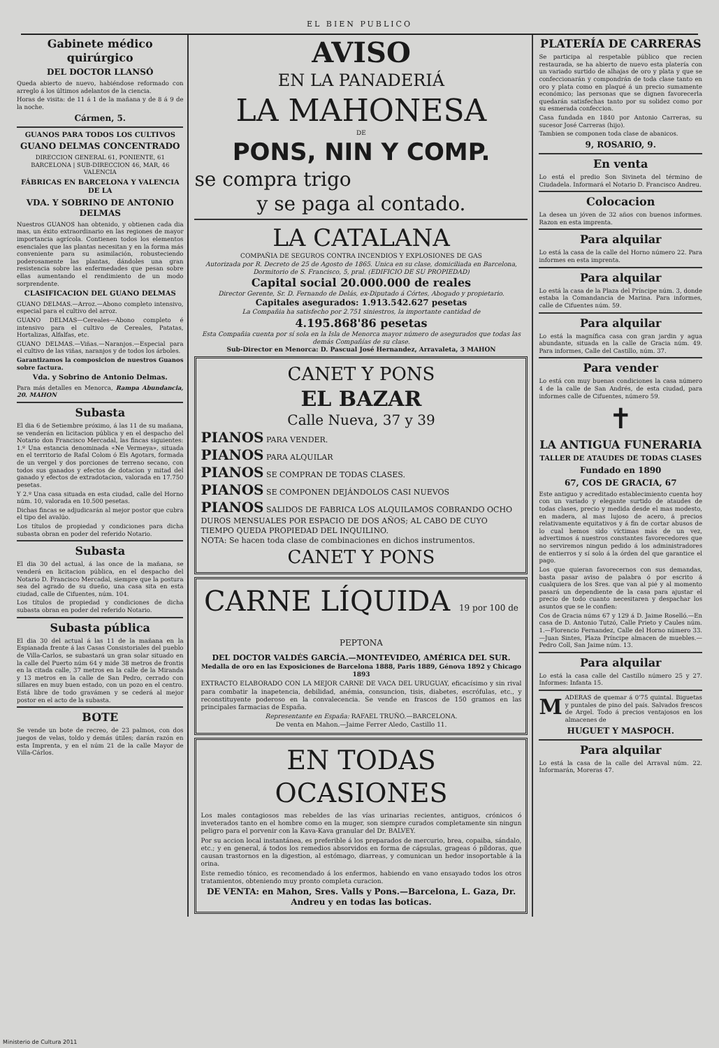EL BIEN PUBLICO
Gabinete médico quirúrgico
DEL DOCTOR LLANSÓ
Queda abierto de nuevo, habiéndose reformado con arreglo á los últimos adelantos de la ciencia.
Horas de visita: de 11 á 1 de la mañana y de 8 á 9 de la noche.
Cármen, 5.
GUANOS PARA TODOS LOS CULTIVOS
GUANO DELMAS CONCENTRADO
DIRECCION GENERAL 61, PONIENTE, 61 BARCELONA | SUB-DIRECCION 46, MAR, 46 VALENCIA
FÁBRICAS EN BARCELONA Y VALENCIA DE LA
VDA. Y SOBRINO DE ANTONIO DELMAS
Nuestros GUANOS han obtenido, y obtienen cada dia mas, un éxito extraordinario en las regiones de mayor importancia agrícola. Contienen todos los elementos esenciales que las plantas necesitan y en la forma más conveniente para su asimilación, robusteciendo poderosamente las plantas, dándoles una gran resistencia sobre las enfermedades que pesan sobre ellas aumentando el rendimiento de un modo sorprendente.
CLASIFICACION DEL GUANO DELMAS
GUANO DELMAS.—Arroz.—Abono completo intensivo, especial para el cultivo del arroz.
GUANO DELMAS—Cereales—Abono completo é intensivo para el cultivo de Cereales, Patatas, Hortalizas, Alfalfas, etc.
GUANO DELMAS.—Viñas.—Naranjos.—Especial para el cultivo de las viñas, naranjos y de todos los árboles.
Garantizamos la composicion de nuestros Guanos sobre factura.
Vda. y Sobrino de Antonio Delmas.
Para más detalles en Menorca, Rampa Abundancia, 20. MAHON
Subasta
El dia 6 de Setiembre próximo, á las 11 de su mañana, se venderán en licitacion pública y en el despacho del Notario don Francisco Mercadal, las fincas siguientes: 1.º Una estancia denominada «Ne Vermeya», situada en el territorio de Rafal Colom ó Els Agotars, formada de un vergel y dos porciones de terreno secano, con todos sus ganados y efectos de dotacion y mitad del ganado y efectos de extradotacion, valorada en 17.750 pesetas.
Y 2.º Una casa situada en esta ciudad, calle del Horno núm. 10, valorada en 10.500 pesetas.
Dichas fincas se adjudicarán al mejor postor que cubra el tipo del avalúo.
Los títulos de propiedad y condiciones para dicha subasta obran en poder del referido Notario.
Subasta
El dia 30 del actual, á las once de la mañana, se venderá en licitacion pública, en el despacho del Notario D. Francisco Mercadal, siempre que la postura sea del agrado de su dueño, una casa sita en esta ciudad, calle de Cifuentes, núm. 104.
Los títulos de propiedad y condiciones de dicha subasta obran en poder del referido Notario.
Subasta pública
El dia 30 del actual á las 11 de la mañana en la Espianada frente á las Casas Consistoriales del pueblo de Villa-Carlos, se subastará un gran solar situado en la calle del Puerto núm 64 y mide 38 metros de frontis en la citada calle, 37 metros en la calle de la Miranda y 13 metros en la calle de San Pedro, cerrado con sillares en muy buen estado, con un pozo en el centro. Está libre de todo gravámen y se cederá al mejor postor en el acto de la subasta.
BOTE
Se vende un bote de recreo, de 23 palmos, con dos juegos de velas, toldo y demás útiles; darán razón en esta Imprenta, y en el núm 21 de la calle Mayor de Villa-Cárlos.
AVISO
EN LA PANADERIÁ
LA MAHONESA
DE
PONS, NIN Y COMP.
se compra trigo
y se paga al contado.
LA CATALANA
COMPAÑIA DE SEGUROS CONTRA INCENDIOS Y EXPLOSIONES DE GAS
Autorizada por R. Decreto de 25 de Agosto de 1865. Unica en su clase, domiciliada en Barcelona, Dormitorio de S. Francisco, 5, pral. (EDIFICIO DE SU PROPIEDAD)
Capital social 20.000.000 de reales
Director Gerente, Sr. D. Fernando de Delás, ex-Diputado á Córtes, Abogado y propietario.
Capitales asegurados: 1.913.542.627 pesetas
La Compañia ha satisfecho por 2.751 siniestros, la importante cantidad de
4.195.868'86 pesetas
Esta Compañia cuenta por sí sola en la Isla de Menorca mayor número de asegurados que todas las demás Compañías de su clase.
Sub-Director en Menorca: D. Pascual José Hernandez, Arravaleta, 3 MAHON
CANET Y PONS
EL BAZAR
Calle Nueva, 37 y 39
PIANOS PARA VENDER.
PIANOS PARA ALQUILAR
PIANOS SE COMPRAN DE TODAS CLASES.
PIANOS SE COMPONEN DEJÁNDOLOS CASI NUEVOS
PIANOS SALIDOS DE FABRICA LOS ALQUILAMOS COBRANDO OCHO DUROS MENSUALES POR ESPACIO DE DOS AÑOS; AL CABO DE CUYO TIEMPO QUEDA PROPIEDAD DEL INQUILINO.
NOTA: Se hacen toda clase de combinaciones en dichos instrumentos.
CANET Y PONS
CARNE LÍQUIDA 19 por 100 de PEPTONA
DEL DOCTOR VALDÉS GARCÍA.—MONTEVIDEO, AMÉRICA DEL SUR.
Medalla de oro en las Exposiciones de Barcelona 1888, Paris 1889, Génova 1892 y Chicago 1893
EXTRACTO ELABORADO CON LA MEJOR CARNE DE VACA DEL URUGUAY, eficacísimo y sin rival para combatir la inapetencia, debilidad, anémia, consuncion, tisis, diabetes, escrófulas, etc., y reconstituyente poderoso en la convalecencia. Se vende en frascos de 150 gramos en las principales farmacias de España.
Representante en España: RAFAEL TRUÑÓ.—BARCELONA.
De venta en Mahon.—Jaime Ferrer Aledo, Castillo 11.
EN TODAS OCASIONES
Los males contagiosos mas rebeldes de las vías urinarias recientes, antiguos, crónicos ó inveterados tanto en el hombre como en la muger, son siempre curados completamente sin ningun peligro para el porvenir con la Kava-Kava granular del Dr. BALVEY.
Por su accion local instantánea, es preferible á los preparados de mercurio, brea, copaiba, sándalo, etc.; y en general, á todos los remedios absorvidos en forma de cápsulas, grageas ó píldoras, que causan trastornos en la digestion, al estómago, diarreas, y comunican un hedor insoportable á la orina.
Este remedio tónico, es recomendado á los enfermos, habiendo en vano ensayado todos los otros tratamientos, obteniendo muy pronto completa curacion.
DE VENTA: en Mahon, Sres. Valls y Pons.—Barcelona, L. Gaza, Dr. Andreu y en todas las boticas.
PLATERÍA DE CARRERAS
Se participa al respetable público que recien restaurada, se ha abierto de nuevo esta platería con un variado surtido de alhajas de oro y plata y que se confeccionarán y compondrán de toda clase tanto en oro y plata como en plaqué á un precio sumamente económico; las personas que se dignen favorecerla quedarán satisfechas tanto por su solidez como por su esmerada confeccion.
Casa fundada en 1840 por Antonio Carreras, su sucesor José Carreras (hijo).
Tambien se componen toda clase de abanicos.
9, ROSARIO, 9.
En venta
Lo está el predio Son Sivineta del término de Ciudadela. Informará el Notario D. Francisco Andreu.
Colocacion
La desea un jóven de 32 años con buenos informes. Razon en esta imprenta.
Para alquilar
Lo está la casa de la calle del Horno número 22. Para informes en esta imprenta.
Para alquilar
Lo está la casa de la Plaza del Príncipe núm. 3, donde estaba la Comandancia de Marina. Para informes, calle de Cifuentes núm. 59.
Para alquilar
Lo está la magnífica casa con gran jardin y agua abundante, situada en la calle de Gracia núm. 49. Para informes, Calle del Castillo, núm. 37.
Para vender
Lo está con muy buenas condiciones la casa número 4 de la calle de San Andrés, de esta ciudad, para informes calle de Cifuentes, número 59.
✝
LA ANTIGUA FUNERARIA
TALLER DE ATAUDES DE TODAS CLASES
Fundado en 1890
67, COS DE GRACIA, 67
Este antiguo y acreditado establecimiento cuenta hoy con un variado y elegante surtido de ataudes de todas clases, precio y medida desde el mas modesto, en madera, al mas lujoso de acero, á precios relativamente equitativos y á fin de cortar abusos de lo cual hemos sido víctimas más de un vez, advertimos á nuestros constantes favorecedores que no serviremos ningun pedido á los administradores de entierros y sí solo á la órden del que garantice el pago.
Los que quieran favorecernos con sus demandas, basta pasar aviso de palabra ó por escrito á cualquiera de los Sres. que van al pié y al momento pasará un dependiente de la casa para ajustar el precio de todo cuanto necesitaren y despachar los asuntos que se le confien:
Cos de Gracia núms 67 y 129 á D. Jaime Roselló.—En casa de D. Antonio Tutzó, Calle Prieto y Caules núm. 1.—Florencio Fernandez, Calle del Horno número 33.—Juan Sintes, Plaza Príncipe almacen de muebles.—Pedro Coll, San Jaime núm. 13.
Para alquilar
Lo está la casa calle del Castillo número 25 y 27. Informes: Infanta 15.
MADERAS de quemar á 0'75 quintal. Biguetas y puntales de pino del país. Salvados frescos de Argel. Todo á precios ventajosos en los almacenes de
HUGUET Y MASPOCH.
Para alquilar
Lo está la casa de la calle del Arraval núm. 22. Informarán, Moreras 47.
Ministerio de Cultura 2011